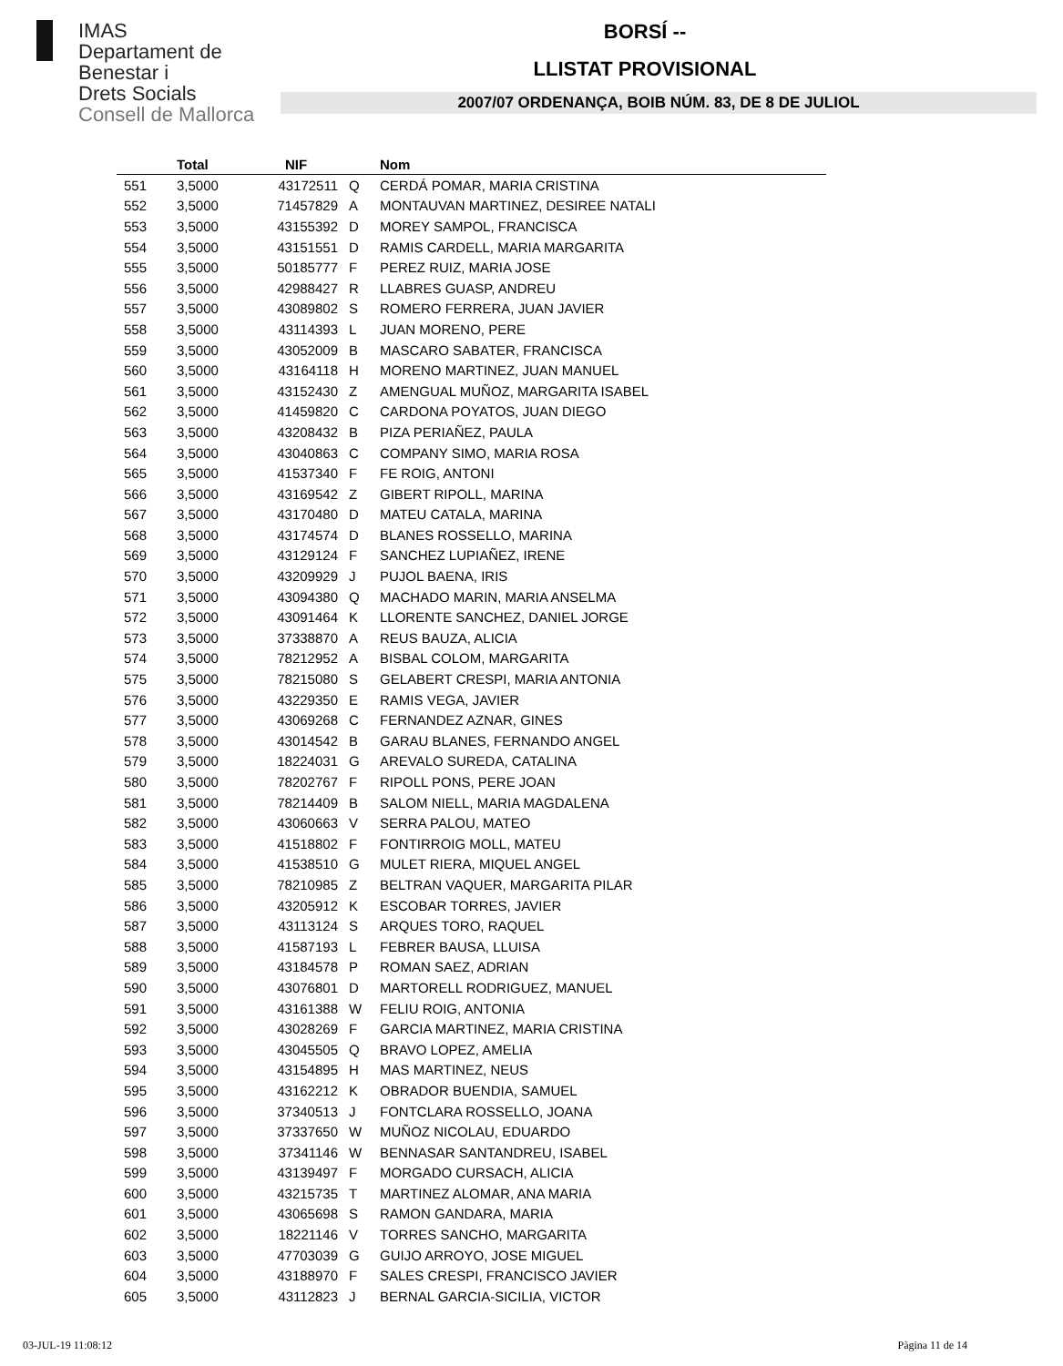IMAS
Departament de
Benestar i
Drets Socials
Consell de Mallorca
BORSÍ --
LLISTAT PROVISIONAL
2007/07 ORDENANÇA, BOIB NÚM. 83, DE 8 DE JULIOL
| | Total | NIF | | Nom |
| --- | --- | --- | --- | --- |
| 551 | 3,5000 | 43172511 | Q | CERDÁ POMAR, MARIA CRISTINA |
| 552 | 3,5000 | 71457829 | A | MONTAUVAN MARTINEZ, DESIREE NATALI |
| 553 | 3,5000 | 43155392 | D | MOREY SAMPOL, FRANCISCA |
| 554 | 3,5000 | 43151551 | D | RAMIS CARDELL, MARIA MARGARITA |
| 555 | 3,5000 | 50185777 | F | PEREZ RUIZ, MARIA JOSE |
| 556 | 3,5000 | 42988427 | R | LLABRES GUASP, ANDREU |
| 557 | 3,5000 | 43089802 | S | ROMERO FERRERA, JUAN JAVIER |
| 558 | 3,5000 | 43114393 | L | JUAN MORENO, PERE |
| 559 | 3,5000 | 43052009 | B | MASCARO SABATER, FRANCISCA |
| 560 | 3,5000 | 43164118 | H | MORENO MARTINEZ, JUAN MANUEL |
| 561 | 3,5000 | 43152430 | Z | AMENGUAL MUÑOZ, MARGARITA ISABEL |
| 562 | 3,5000 | 41459820 | C | CARDONA POYATOS, JUAN DIEGO |
| 563 | 3,5000 | 43208432 | B | PIZA PERIAÑEZ, PAULA |
| 564 | 3,5000 | 43040863 | C | COMPANY SIMO, MARIA ROSA |
| 565 | 3,5000 | 41537340 | F | FE ROIG, ANTONI |
| 566 | 3,5000 | 43169542 | Z | GIBERT RIPOLL, MARINA |
| 567 | 3,5000 | 43170480 | D | MATEU CATALA, MARINA |
| 568 | 3,5000 | 43174574 | D | BLANES ROSSELLO, MARINA |
| 569 | 3,5000 | 43129124 | F | SANCHEZ LUPIAÑEZ, IRENE |
| 570 | 3,5000 | 43209929 | J | PUJOL BAENA, IRIS |
| 571 | 3,5000 | 43094380 | Q | MACHADO MARIN, MARIA ANSELMA |
| 572 | 3,5000 | 43091464 | K | LLORENTE SANCHEZ, DANIEL JORGE |
| 573 | 3,5000 | 37338870 | A | REUS BAUZA, ALICIA |
| 574 | 3,5000 | 78212952 | A | BISBAL COLOM, MARGARITA |
| 575 | 3,5000 | 78215080 | S | GELABERT CRESPI, MARIA ANTONIA |
| 576 | 3,5000 | 43229350 | E | RAMIS VEGA, JAVIER |
| 577 | 3,5000 | 43069268 | C | FERNANDEZ AZNAR, GINES |
| 578 | 3,5000 | 43014542 | B | GARAU BLANES, FERNANDO ANGEL |
| 579 | 3,5000 | 18224031 | G | AREVALO SUREDA, CATALINA |
| 580 | 3,5000 | 78202767 | F | RIPOLL PONS, PERE JOAN |
| 581 | 3,5000 | 78214409 | B | SALOM NIELL, MARIA MAGDALENA |
| 582 | 3,5000 | 43060663 | V | SERRA PALOU, MATEO |
| 583 | 3,5000 | 41518802 | F | FONTIRROIG MOLL, MATEU |
| 584 | 3,5000 | 41538510 | G | MULET RIERA, MIQUEL ANGEL |
| 585 | 3,5000 | 78210985 | Z | BELTRAN VAQUER, MARGARITA PILAR |
| 586 | 3,5000 | 43205912 | K | ESCOBAR TORRES, JAVIER |
| 587 | 3,5000 | 43113124 | S | ARQUES TORO, RAQUEL |
| 588 | 3,5000 | 41587193 | L | FEBRER BAUSA, LLUISA |
| 589 | 3,5000 | 43184578 | P | ROMAN SAEZ, ADRIAN |
| 590 | 3,5000 | 43076801 | D | MARTORELL RODRIGUEZ, MANUEL |
| 591 | 3,5000 | 43161388 | W | FELIU ROIG, ANTONIA |
| 592 | 3,5000 | 43028269 | F | GARCIA MARTINEZ, MARIA CRISTINA |
| 593 | 3,5000 | 43045505 | Q | BRAVO LOPEZ, AMELIA |
| 594 | 3,5000 | 43154895 | H | MAS MARTINEZ, NEUS |
| 595 | 3,5000 | 43162212 | K | OBRADOR BUENDIA, SAMUEL |
| 596 | 3,5000 | 37340513 | J | FONTCLARA ROSSELLO, JOANA |
| 597 | 3,5000 | 37337650 | W | MUÑOZ NICOLAU, EDUARDO |
| 598 | 3,5000 | 37341146 | W | BENNASAR SANTANDREU, ISABEL |
| 599 | 3,5000 | 43139497 | F | MORGADO CURSACH, ALICIA |
| 600 | 3,5000 | 43215735 | T | MARTINEZ ALOMAR, ANA MARIA |
| 601 | 3,5000 | 43065698 | S | RAMON GANDARA, MARIA |
| 602 | 3,5000 | 18221146 | V | TORRES SANCHO, MARGARITA |
| 603 | 3,5000 | 47703039 | G | GUIJO ARROYO, JOSE MIGUEL |
| 604 | 3,5000 | 43188970 | F | SALES CRESPI, FRANCISCO JAVIER |
| 605 | 3,5000 | 43112823 | J | BERNAL GARCIA-SICILIA, VICTOR |
03-JUL-19 11:08:12 Pàgina 11 de 14